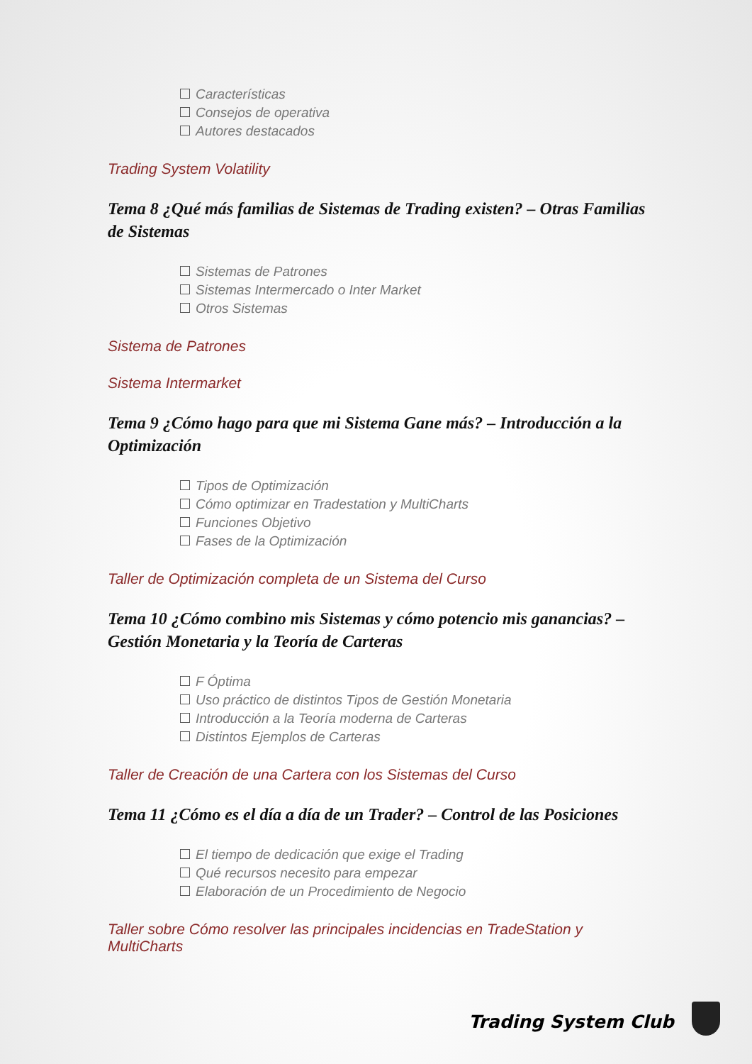Características
Consejos de operativa
Autores destacados
Trading System Volatility
Tema 8 ¿Qué más familias de Sistemas de Trading existen? – Otras Familias de Sistemas
Sistemas de Patrones
Sistemas Intermercado o Inter Market
Otros Sistemas
Sistema de Patrones
Sistema Intermarket
Tema 9 ¿Cómo hago para que mi Sistema Gane más? – Introducción a la Optimización
Tipos de Optimización
Cómo optimizar en Tradestation y MultiCharts
Funciones Objetivo
Fases de la Optimización
Taller de Optimización completa de un Sistema del Curso
Tema 10 ¿Cómo combino mis Sistemas y cómo potencio mis ganancias? – Gestión Monetaria y la Teoría de Carteras
F Óptima
Uso práctico de distintos Tipos de Gestión Monetaria
Introducción a la Teoría moderna de Carteras
Distintos Ejemplos de Carteras
Taller de Creación de una Cartera con los Sistemas del Curso
Tema 11 ¿Cómo es el día a día de un Trader? – Control de las Posiciones
El tiempo de dedicación que exige el Trading
Qué recursos necesito para empezar
Elaboración de un Procedimiento de Negocio
Taller sobre Cómo resolver las principales incidencias en TradeStation y MultiCharts
Trading System Club